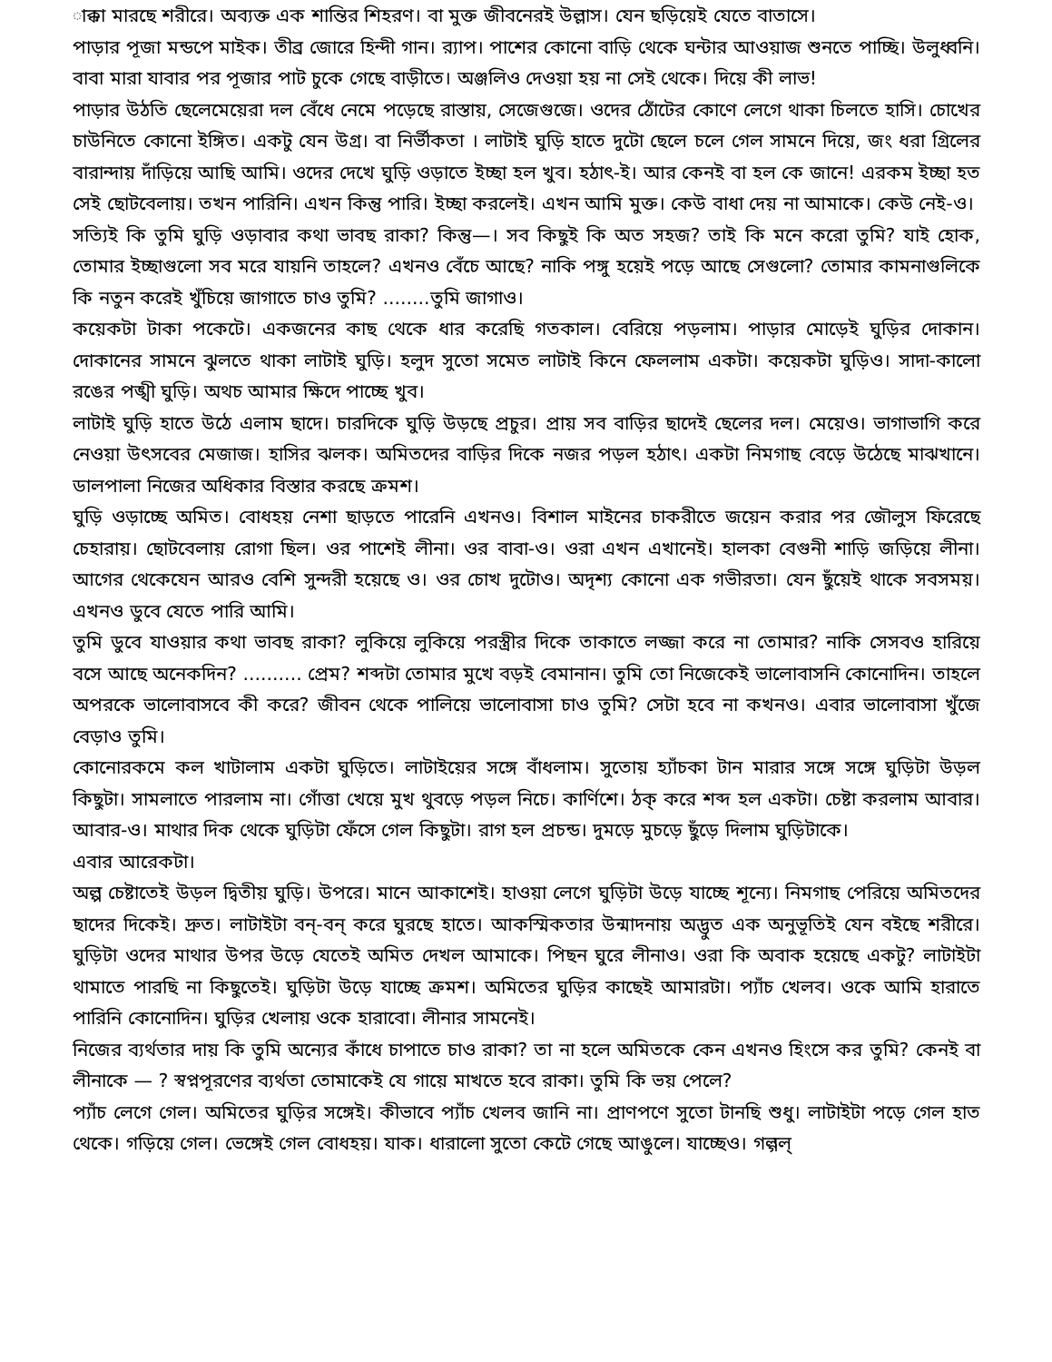াক্কা মারছে শরীরে। অব্যক্ত এক শান্তির শিহরণ। বা মুক্ত জীবনেরই উল্লাস। যেন ছড়িয়েই যেতে বাতাসে।
পাড়ার পূজা মন্ডপে মাইক। তীব্র জোরে হিন্দী গান। র‍্যাপ। পাশের কোনো বাড়ি থেকে ঘন্টার আওয়াজ শুনতে পাচ্ছি। উলুধ্বনি। বাবা মারা যাবার পর পূজার পাট চুকে গেছে বাড়ীতে। অঞ্জলিও দেওয়া হয় না সেই থেকে। দিয়ে কী লাভ!
পাড়ার উঠতি ছেলেমেয়েরা দল বেঁধে নেমে পড়েছে রাস্তায়, সেজেগুজে। ওদের ঠোঁটের কোণে লেগে থাকা চিলতে হাসি। চোখের চাউনিতে কোনো ইঙ্গিত। একটু যেন উগ্র। বা নির্ভীকতা । লাটাই ঘুড়ি হাতে দুটো ছেলে চলে গেল সামনে দিয়ে, জং ধরা গ্রিলের বারান্দায় দাঁড়িয়ে আছি আমি। ওদের দেখে ঘুড়ি ওড়াতে ইচ্ছা হল খুব। হঠাৎ-ই। আর কেনই বা হল কে জানে! এরকম ইচ্ছা হত সেই ছোটবেলায়। তখন পারিনি। এখন কিন্তু পারি। ইচ্ছা করলেই। এখন আমি মুক্ত। কেউ বাধা দেয় না আমাকে। কেউ নেই-ও।
সত্যিই কি তুমি ঘুড়ি ওড়াবার কথা ভাবছ রাকা? কিন্তু—। সব কিছুই কি অত সহজ? তাই কি মনে করো তুমি? যাই হোক, তোমার ইচ্ছাগুলো সব মরে যায়নি তাহলে? এখনও বেঁচে আছে? নাকি পঙ্গু হয়েই পড়ে আছে সেগুলো? তোমার কামনাগুলিকে কি নতুন করেই খুঁচিয়ে জাগাতে চাও তুমি? ........তুমি জাগাও।
কয়েকটা টাকা পকেটে। একজনের কাছ থেকে ধার করেছি গতকাল। বেরিয়ে পড়লাম। পাড়ার মোড়েই ঘুড়ির দোকান। দোকানের সামনে ঝুলতে থাকা লাটাই ঘুড়ি। হলুদ সুতো সমেত লাটাই কিনে ফেললাম একটা। কয়েকটা ঘুড়িও। সাদা-কালো রঙের পঙ্খী ঘুড়ি। অথচ আমার ক্ষিদে পাচ্ছে খুব।
লাটাই ঘুড়ি হাতে উঠে এলাম ছাদে। চারদিকে ঘুড়ি উড়ছে প্রচুর। প্রায় সব বাড়ির ছাদেই ছেলের দল। মেয়েও। ভাগাভাগি করে নেওয়া উৎসবের মেজাজ। হাসির ঝলক। অমিতদের বাড়ির দিকে নজর পড়ল হঠাৎ। একটা নিমগাছ বেড়ে উঠেছে মাঝখানে। ডালপালা নিজের অধিকার বিস্তার করছে ক্রমশ।
ঘুড়ি ওড়াচ্ছে অমিত। বোধহয় নেশা ছাড়তে পারেনি এখনও। বিশাল মাইনের চাকরীতে জয়েন করার পর জৌলুস ফিরেছে চেহারায়। ছোটবেলায় রোগা ছিল। ওর পাশেই লীনা। ওর বাবা-ও। ওরা এখন এখানেই। হালকা বেগুনী শাড়ি জড়িয়ে লীনা। আগের থেকেযেন আরও বেশি সুন্দরী হয়েছে ও। ওর চোখ দুটোও। অদৃশ্য কোনো এক গভীরতা। যেন ছুঁয়েই থাকে সবসময়। এখনও ডুবে যেতে পারি আমি।
তুমি ডুবে যাওয়ার কথা ভাবছ রাকা? লুকিয়ে লুকিয়ে পরস্ত্রীর দিকে তাকাতে লজ্জা করে না তোমার? নাকি সেসবও হারিয়ে বসে আছে অনেকদিন? .......... প্রেম? শব্দটা তোমার মুখে বড়ই বেমানান। তুমি তো নিজেকেই ভালোবাসনি কোনোদিন। তাহলে অপরকে ভালোবাসবে কী করে? জীবন থেকে পালিয়ে ভালোবাসা চাও তুমি? সেটা হবে না কখনও। এবার ভালোবাসা খুঁজে বেড়াও তুমি।
কোনোরকমে কল খাটালাম একটা ঘুড়িতে। লাটাইয়ের সঙ্গে বাঁধলাম। সুতোয় হ্যাঁচকা টান মারার সঙ্গে সঙ্গে ঘুড়িটা উড়ল কিছুটা। সামলাতে পারলাম না। গোঁত্তা খেয়ে মুখ থুবড়ে পড়ল নিচে। কার্ণিশে। ঠক্ করে শব্দ হল একটা। চেষ্টা করলাম আবার। আবার-ও। মাথার দিক থেকে ঘুড়িটা ফেঁসে গেল কিছুটা। রাগ হল প্রচন্ড। দুমড়ে মুচড়ে ছুঁড়ে দিলাম ঘুড়িটাকে।
এবার আরেকটা।
অল্প চেষ্টাতেই উড়ল দ্বিতীয় ঘুড়ি। উপরে। মানে আকাশেই। হাওয়া লেগে ঘুড়িটা উড়ে যাচ্ছে শূন্যে। নিমগাছ পেরিয়ে অমিতদের ছাদের দিকেই। দ্রুত। লাটাইটা বন্-বন্ করে ঘুরছে হাতে। আকস্মিকতার উন্মাদনায় অদ্ভুত এক অনুভূতিই যেন বইছে শরীরে। ঘুড়িটা ওদের মাথার উপর উড়ে যেতেই অমিত দেখল আমাকে। পিছন ঘুরে লীনাও। ওরা কি অবাক হয়েছে একটু? লাটাইটা থামাতে পারছি না কিছুতেই। ঘুড়িটা উড়ে যাচ্ছে ক্রমশ। অমিতের ঘুড়ির কাছেই আমারটা। প্যাঁচ খেলব। ওকে আমি হারাতে পারিনি কোনোদিন। ঘুড়ির খেলায় ওকে হারাবো। লীনার সামনেই।
নিজের ব্যর্থতার দায় কি তুমি অন্যের কাঁধে চাপাতে চাও রাকা? তা না হলে অমিতকে কেন এখনও হিংসে কর তুমি? কেনই বা লীনাকে — ? স্বপ্নপূরণের ব্যর্থতা তোমাকেই যে গায়ে মাখতে হবে রাকা। তুমি কি ভয় পেলে?
প্যাঁচ লেগে গেল। অমিতের ঘুড়ির সঙ্গেই। কীভাবে প্যাঁচ খেলব জানি না। প্রাণপণে সুতো টানছি শুধু। লাটাইটা পড়ে গেল হাত থেকে। গড়িয়ে গেল। ভেঙ্গেই গেল বোধহয়। যাক। ধারালো সুতো কেটে গেছে আঙুলে। যাচ্ছেও। গল্গল্